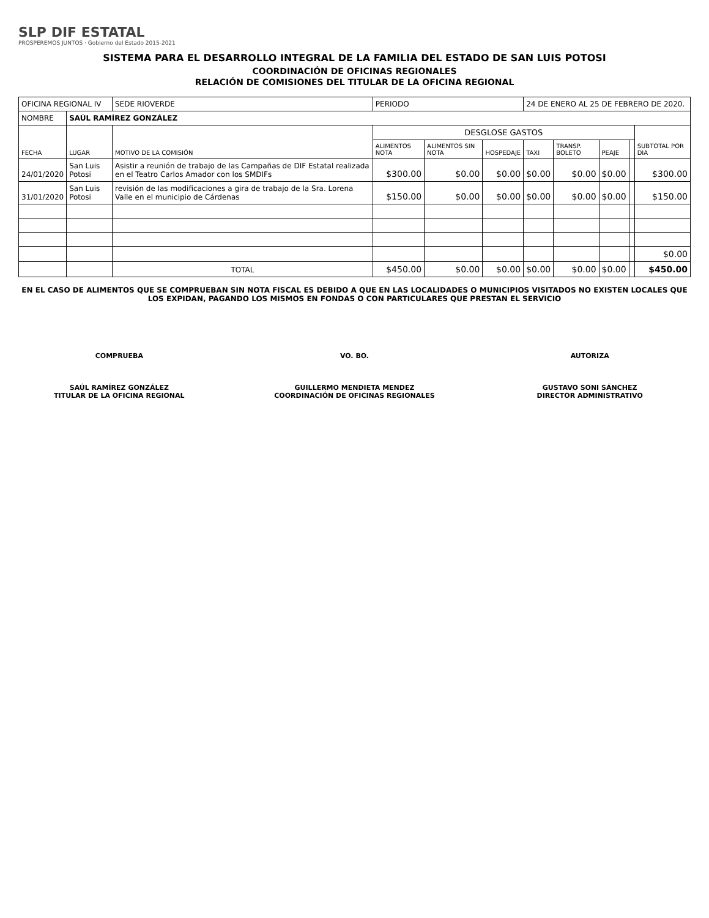SLP DIF ESTATAL
PROSPEREMOS JUNTOS · Gobierno del Estado 2015-2021
SISTEMA PARA EL DESARROLLO INTEGRAL DE LA FAMILIA DEL ESTADO DE SAN LUIS POTOSI
COORDINACIÓN DE OFICINAS REGIONALES
RELACIÓN DE COMISIONES DEL TITULAR DE LA OFICINA REGIONAL
| OFICINA REGIONAL IV | | SEDE RIOVERDE | PERIODO | | | 24 DE ENERO AL 25 DE FEBRERO DE 2020. | | | | |
| NOMBRE | SAÚL RAMÍREZ GONZÁLEZ | | | | | | | | | |
| FECHA | LUGAR | MOTIVO DE LA COMISIÓN | DESGLOSE GASTOS | | | | | | | SUBTOTAL POR DIA |
| | | | ALIMENTOS NOTA | ALIMENTOS SIN NOTA | HOSPEDAJE | TAXI | TRANSP. BOLETO | PEAJE | | |
| 24/01/2020 | San Luis Potosi | Asistir a reunión de trabajo de las Campañas de DIF Estatal realizada en el Teatro Carlos Amador con los SMDIFs | $300.00 | $0.00 | $0.00 | $0.00 | $0.00 | $0.00 | | $300.00 |
| 31/01/2020 | San Luis Potosi | revisión de las modificaciones a gira de trabajo de la Sra. Lorena Valle en el municipio de Cárdenas | $150.00 | $0.00 | $0.00 | $0.00 | $0.00 | $0.00 | | $150.00 |
| | | | | | | | | | | $0.00 |
| | | TOTAL | $450.00 | $0.00 | $0.00 | $0.00 | $0.00 | $0.00 | | $450.00 |
EN EL CASO DE ALIMENTOS QUE SE COMPRUEBAN SIN NOTA FISCAL ES DEBIDO A QUE EN LAS LOCALIDADES O MUNICIPIOS VISITADOS NO EXISTEN LOCALES QUE LOS EXPIDAN, PAGANDO LOS MISMOS EN FONDAS O CON PARTICULARES QUE PRESTAN EL SERVICIO
COMPRUEBA
SAÚL RAMÍREZ GONZÁLEZ
TITULAR DE LA OFICINA REGIONAL
VO. BO.
GUILLERMO MENDIETA MENDEZ
COORDINACIÓN DE OFICINAS REGIONALES
AUTORIZA
GUSTAVO SONI SÁNCHEZ
DIRECTOR ADMINISTRATIVO